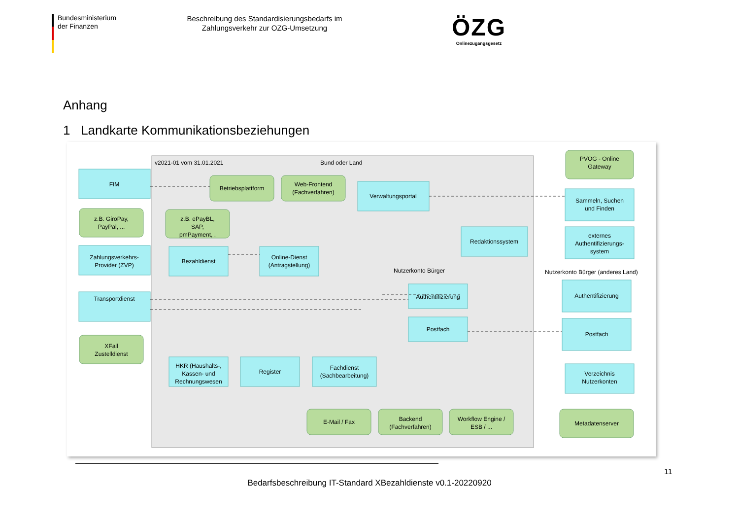Bundesministerium
der Finanzen
Beschreibung des Standardisierungsbedarfs im Zahlungsverkehr zur OZG-Umsetzung
ÖZG
Onlinezugangsgesetz
Anhang
1 Landkarte Kommunikationsbeziehungen
v2021-01 vom 31.01.2021
Bund oder Land
FIM
Zahlungsverkehrs-
Provider (ZVP)
Transportdienst
Bezahldienst
Online-Dienst
(Antragstellung)
Verwaltungsportal
Redaktionssystem
Sammeln, Suchen
und Finden
externes
Authentifizierungs-
system
Authentifizierung
Postfach
Authentifizierung
Postfach
HKR (Haushalts-,
Kassen- und
Rechnungswesen
Register
Fachdienst
(Sachbearbeitung)
Verzeichnis
Nutzerkonten
Betriebsplattform
Web-Frontend
(Fachverfahren)
z.B. GiroPay,
PayPal, ...
z.B. ePayBL,
SAP,
pmPayment, .
XFall
Zustelldienst
PVOG - Online
Gateway
E-Mail / Fax
Backend
(Fachverfahren)
Workflow Engine /
ESB / ...
Metadatenserver
Nutzerkonto Bürger
Nutzerkonto Bürger (anderes Land)
11
Bedarfsbeschreibung IT-Standard XBezahldienste v0.1-20220920